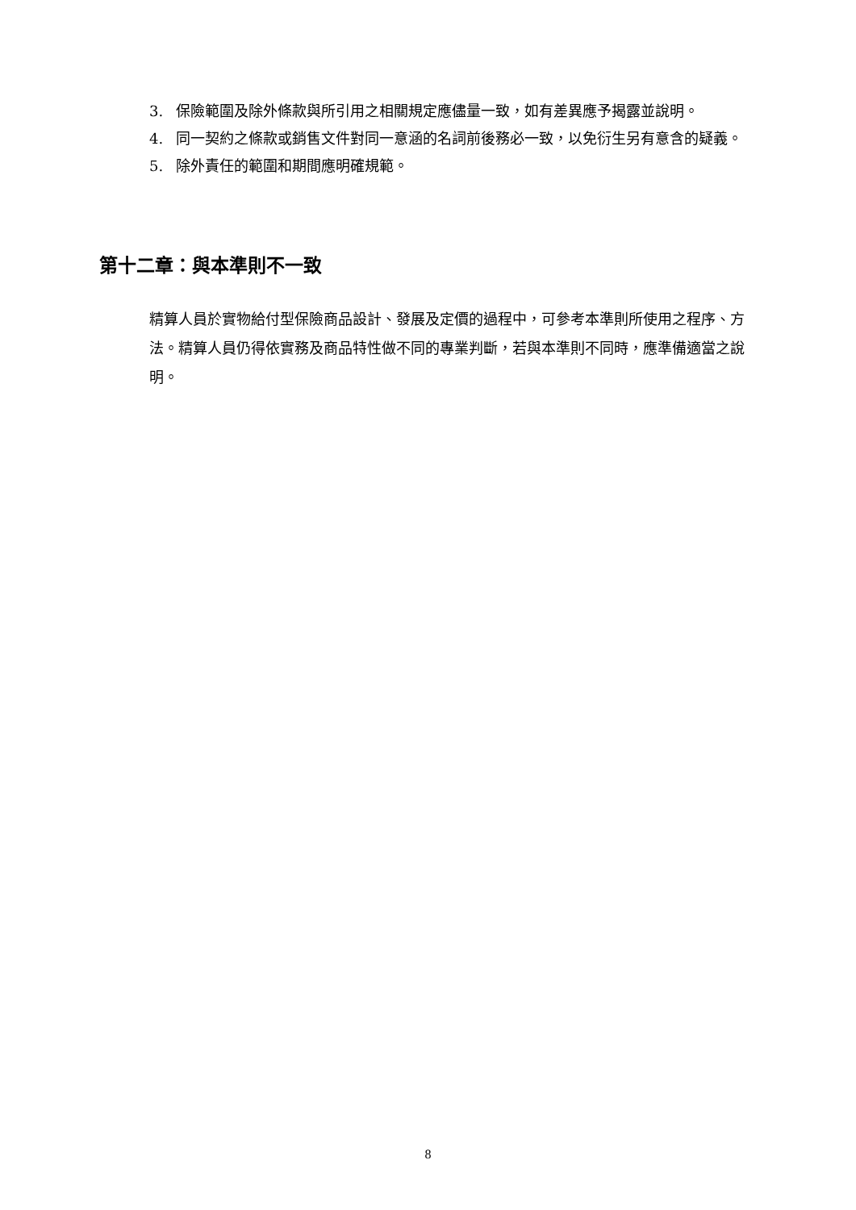3. 保險範圍及除外條款與所引用之相關規定應儘量一致，如有差異應予揭露並說明。
4. 同一契約之條款或銷售文件對同一意涵的名詞前後務必一致，以免衍生另有意含的疑義。
5. 除外責任的範圍和期間應明確規範。
第十二章：與本準則不一致
精算人員於實物給付型保險商品設計、發展及定價的過程中，可參考本準則所使用之程序、方法。精算人員仍得依實務及商品特性做不同的專業判斷，若與本準則不同時，應準備適當之說明。
8